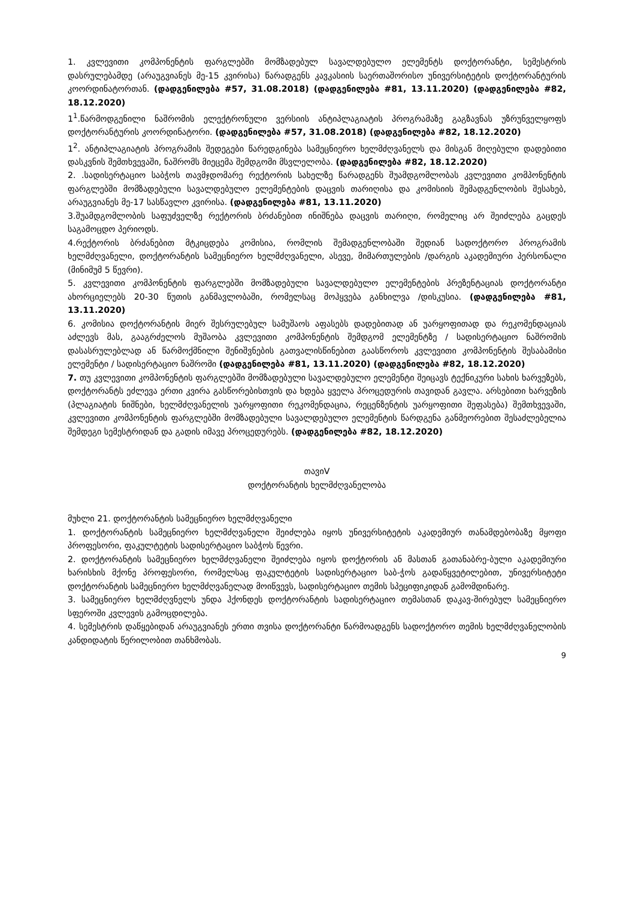1. კვლევითი კომპონენტის ფარგლებში მომზადებულ სავალდებულო ელემენტს დოქტორანტი, სემესტრის დასრულებამდე (არაუგვიანეს მე-15 კვირისა) წარადგენს კავკასიის საერთაშორისო უნივერსიტეტის დოქტორანტურის კოორდინატორთან. (დადგენილება #57, 31.08.2018) (დადგენილება #81, 13.11.2020) (დადგენილება #82, 18.12.2020)
1<sup>1</sup>.წარმოდგენილი ნაშრომის ელექტრონული ვერსიის ანტიპლაგიატის პროგრამაზე გაგზავნას უზრუნველყოფს დოქტორანტურის კოორდინატორი. (დადგენილება #57, 31.08.2018) (დადგენილება #82, 18.12.2020)
1<sup>2</sup>. ანტიპლაგიატის პროგრამის შედეგები წარედგინება სამეცნიერო ხელმძღვანელს და მისგან მიღებული დადებითი დასკვნის შემთხვევაში, ნაშრომს მიეცემა შემდგომი მსვლელობა. (დადგენილება #82, 18.12.2020)
2. .სადისერტაციო საბჭოს თავმჯდომარე რექტორის სახელზე წარადგენს შუამდგომლობას კვლევითი კომპონენტის ფარგლებში მომზადებული სავალდებულო ელემენტების დაცვის თარიღისა და კომისიის შემადგენლობის შესახებ, არაუგვიანეს მე-17 სასწავლო კვირისა. (დადგენილება #81, 13.11.2020)
3.შუამდგომლობის საფუძველზე რექტორის ბრძანებით ინიშნება დაცვის თარიღი, რომელიც არ შეიძლება გაცდეს საგამოცდო პერიოდს.
4.რექტორის ბრძანებით მტკიცდება კომისია, რომლის შემადგენლობაში შედიან სადოქტორო პროგრამის ხელმძღვანელი, დოქტორანტის სამეცნიერო ხელმძღვანელი, ასევე, მიმართულების /დარგის აკადემიური პერსონალი (მინიმუმ 5 წევრი).
5. კვლევითი კომპონენტის ფარგლებში მომზადებული სავალდებულო ელემენტების პრეზენტაციას დოქტორანტი ახორციელებს 20-30 წუთის განმავლობაში, რომელსაც მოჰყვება განხილვა /დისკუსია. (დადგენილება #81, 13.11.2020)
6. კომისია დოქტორანტის მიერ შესრულებულ სამუშაოს აფასებს დადებითად ან უარყოფითად და რეკომენდაციას აძლევს მას, გააგრძელოს მუშაობა კვლევითი კომპონენტის შემდგომ ელემენტზე / სადისერტაციო ნაშრომის დასასრულებლად ან წარმოქმნილი შენიშვნების გათვალისწინებით გაასწოროს კვლევითი კომპონენტის შესაბამისი ელემენტი / სადისერტაციო ნაშრომი (დადგენილება #81, 13.11.2020) (დადგენილება #82, 18.12.2020)
7. თუ კვლევითი კომპონენტის ფარგლებში მომზადებული სავალდებულო ელემენტი შეიცავს ტექნიკური სახის ხარვეზებს, დოქტორანტს ეძლევა ერთი კვირა გასწორებისთვის და ხდება ყველა პროცედურის თავიდან გავლა. არსებითი ხარვეზის (პლაგიატის ნიშნები, ხელმძღვანელის უარყოფითი რეკომენდაცია, რეცენზენტის უარყოფითი შეფასება) შემთხვევაში, კვლევითი კომპონენტის ფარგლებში მომზადებული სავალდებულო ელემენტის წარდგენა განმეორებით შესაძლებელია შემდეგი სემესტრიდან და გადის იმავე პროცედურებს. (დადგენილება #82, 18.12.2020)
თავიV
დოქტორანტის ხელმძღვანელობა
მუხლი 21. დოქტორანტის სამეცნიერო ხელმძღვანელი
1. დოქტორანტის სამეცნიერო ხელმძღვანელი შეიძლება იყოს უნივერსიტეტის აკადემიურ თანამდებობაზე მყოფი პროფესორი, ფაკულტეტის სადისერტაციო საბჭოს წევრი.
2. დოქტორანტის სამეცნიერო ხელმძღვანელი შეიძლება იყოს დოქტორის ან მასთან გათანაბრე-ბული აკადემიური ხარისხის მქონე პროფესორი, რომელსაც ფაკულტეტის სადისერტაციო საბ-ჭოს გადაწყვეტილებით, უნივერსიტეტი დოქტორანტის სამეცნიერო ხელმძღვანელად მოიწვევს, სადისერტაციო თემის სპეციფიკიდან გამომდინარე.
3. სამეცნიერო ხელმძღვნელს უნდა ჰქონდეს დოქტორანტის სადისერტაციო თემასთან დაკავ-შირებულ სამეცნიერო სფეროში კვლევის გამოცდილება.
4. სემესტრის დაწყებიდან არაუგვიანეს ერთი თვისა დოქტორანტი წარმოადგენს სადოქტორო თემის ხელმძღვანელობის კანდიდატის წერილობით თანხმობას.
9